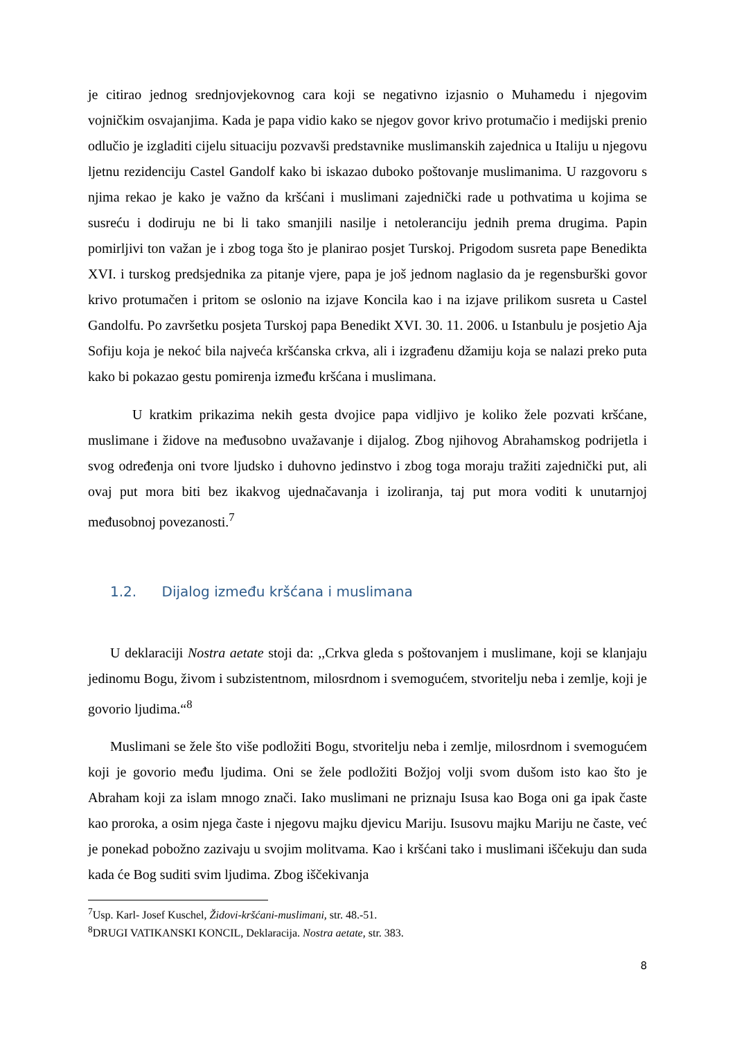je citirao jednog srednjovjekovnog cara koji se negativno izjasnio o Muhamedu i njegovim vojničkim osvajanjima. Kada je papa vidio kako se njegov govor krivo protumačio i medijski prenio odlučio je izgladiti cijelu situaciju pozvavši predstavnike muslimanskih zajednica u Italiju u njegovu ljetnu rezidenciju Castel Gandolf kako bi iskazao duboko poštovanje muslimanima. U razgovoru s njima rekao je kako je važno da kršćani i muslimani zajednički rade u pothvatima u kojima se susreću i dodiruju ne bi li tako smanjili nasilje i netoleranciju jednih prema drugima. Papin pomirljivi ton važan je i zbog toga što je planirao posjet Turskoj. Prigodom susreta pape Benedikta XVI. i turskog predsjednika za pitanje vjere, papa je još jednom naglasio da je regensburški govor krivo protumačen i pritom se oslonio na izjave Koncila kao i na izjave prilikom susreta u Castel Gandolfu. Po završetku posjeta Turskoj papa Benedikt XVI. 30. 11. 2006. u Istanbulu je posjetio Aja Sofiju koja je nekoć bila najveća kršćanska crkva, ali i izgrađenu džamiju koja se nalazi preko puta kako bi pokazao gestu pomirenja između kršćana i muslimana.
U kratkim prikazima nekih gesta dvojice papa vidljivo je koliko žele pozvati kršćane, muslimane i židove na međusobno uvažavanje i dijalog. Zbog njihovog Abrahamskog podrijetla i svog određenja oni tvore ljudsko i duhovno jedinstvo i zbog toga moraju tražiti zajednički put, ali ovaj put mora biti bez ikakvog ujednačavanja i izoliranja, taj put mora voditi k unutarnjoj međusobnoj povezanosti.<sup>7</sup>
1.2. Dijalog između kršćana i muslimana
U deklaraciji Nostra aetate stoji da: ,,Crkva gleda s poštovanjem i muslimane, koji se klanjaju jedinomu Bogu, živom i subzistentnom, milosrdnom i svemogućem, stvoritelju neba i zemlje, koji je govorio ljudima.“<sup>8</sup>
Muslimani se žele što više podložiti Bogu, stvoritelju neba i zemlje, milosrdnom i svemogućem koji je govorio među ljudima. Oni se žele podložiti Božjoj volji svom dušom isto kao što je Abraham koji za islam mnogo znači. Iako muslimani ne priznaju Isusa kao Boga oni ga ipak časte kao proroka, a osim njega časte i njegovu majku djevicu Mariju. Isusovu majku Mariju ne časte, već je ponekad pobožno zazivaju u svojim molitvama. Kao i kršćani tako i muslimani iščekuju dan suda kada će Bog suditi svim ljudima. Zbog iščekivanja
<sup>7</sup> Usp. Karl- Josef Kuschel, Židovi-kršćani-muslimani, str. 48.-51.
<sup>8</sup> DRUGI VATIKANSKI KONCIL, Deklaracija. Nostra aetate, str. 383.
8